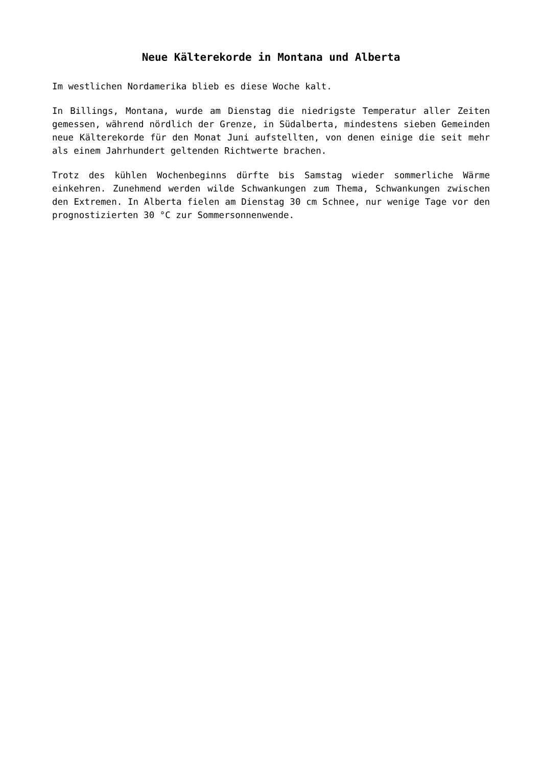Neue Kälterekorde in Montana und Alberta
Im westlichen Nordamerika blieb es diese Woche kalt.
In Billings, Montana, wurde am Dienstag die niedrigste Temperatur aller Zeiten gemessen, während nördlich der Grenze, in Südalberta, mindestens sieben Gemeinden neue Kälterekorde für den Monat Juni aufstellten, von denen einige die seit mehr als einem Jahrhundert geltenden Richtwerte brachen.
Trotz des kühlen Wochenbeginns dürfte bis Samstag wieder sommerliche Wärme einkehren. Zunehmend werden wilde Schwankungen zum Thema, Schwankungen zwischen den Extremen. In Alberta fielen am Dienstag 30 cm Schnee, nur wenige Tage vor den prognostizierten 30 °C zur Sommersonnenwende.